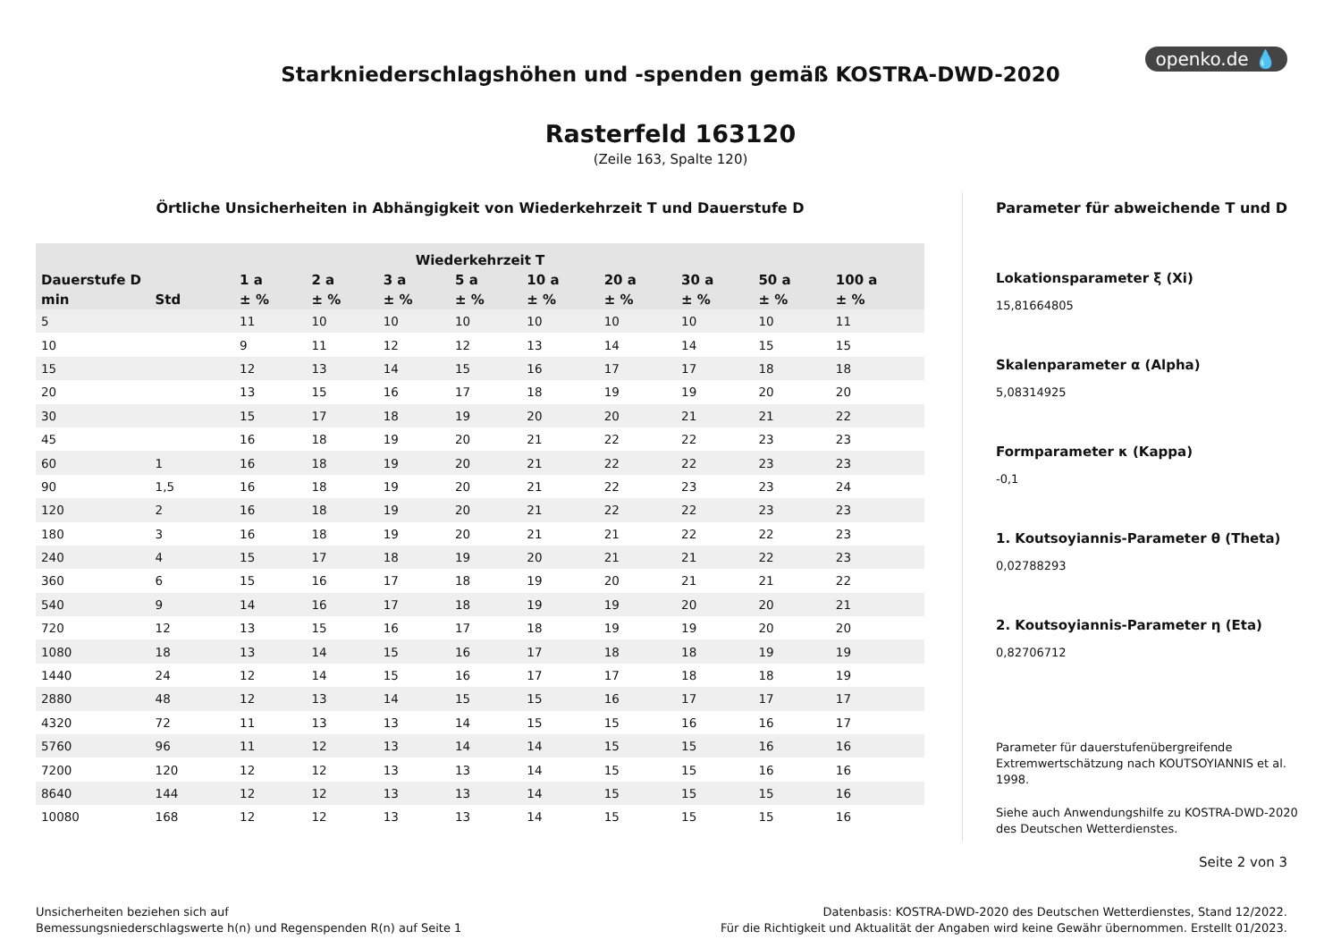openko.de 💧
Starkniederschlagshöhen und -spenden gemäß KOSTRA-DWD-2020
Rasterfeld 163120
(Zeile 163, Spalte 120)
Örtliche Unsicherheiten in Abhängigkeit von Wiederkehrzeit T und Dauerstufe D
| Wiederkehrzeit T | | | | | | | | | | |
| --- | --- | --- | --- | --- | --- | --- | --- | --- | --- | --- |
| Dauerstufe D | | 1 a | 2 a | 3 a | 5 a | 10 a | 20 a | 30 a | 50 a | 100 a |
| min | Std | ± % | ± % | ± % | ± % | ± % | ± % | ± % | ± % | ± % |
| 5 | | 11 | 10 | 10 | 10 | 10 | 10 | 10 | 10 | 11 |
| 10 | | 9 | 11 | 12 | 12 | 13 | 14 | 14 | 15 | 15 |
| 15 | | 12 | 13 | 14 | 15 | 16 | 17 | 17 | 18 | 18 |
| 20 | | 13 | 15 | 16 | 17 | 18 | 19 | 19 | 20 | 20 |
| 30 | | 15 | 17 | 18 | 19 | 20 | 20 | 21 | 21 | 22 |
| 45 | | 16 | 18 | 19 | 20 | 21 | 22 | 22 | 23 | 23 |
| 60 | 1 | 16 | 18 | 19 | 20 | 21 | 22 | 22 | 23 | 23 |
| 90 | 1,5 | 16 | 18 | 19 | 20 | 21 | 22 | 23 | 23 | 24 |
| 120 | 2 | 16 | 18 | 19 | 20 | 21 | 22 | 22 | 23 | 23 |
| 180 | 3 | 16 | 18 | 19 | 20 | 21 | 21 | 22 | 22 | 23 |
| 240 | 4 | 15 | 17 | 18 | 19 | 20 | 21 | 21 | 22 | 23 |
| 360 | 6 | 15 | 16 | 17 | 18 | 19 | 20 | 21 | 21 | 22 |
| 540 | 9 | 14 | 16 | 17 | 18 | 19 | 19 | 20 | 20 | 21 |
| 720 | 12 | 13 | 15 | 16 | 17 | 18 | 19 | 19 | 20 | 20 |
| 1080 | 18 | 13 | 14 | 15 | 16 | 17 | 18 | 18 | 19 | 19 |
| 1440 | 24 | 12 | 14 | 15 | 16 | 17 | 17 | 18 | 18 | 19 |
| 2880 | 48 | 12 | 13 | 14 | 15 | 15 | 16 | 17 | 17 | 17 |
| 4320 | 72 | 11 | 13 | 13 | 14 | 15 | 15 | 16 | 16 | 17 |
| 5760 | 96 | 11 | 12 | 13 | 14 | 14 | 15 | 15 | 16 | 16 |
| 7200 | 120 | 12 | 12 | 13 | 13 | 14 | 15 | 15 | 16 | 16 |
| 8640 | 144 | 12 | 12 | 13 | 13 | 14 | 15 | 15 | 15 | 16 |
| 10080 | 168 | 12 | 12 | 13 | 13 | 14 | 15 | 15 | 15 | 16 |
Parameter für abweichende T und D
Lokationsparameter ξ (Xi)
15,81664805
Skalenparameter α (Alpha)
5,08314925
Formparameter κ (Kappa)
-0,1
1. Koutsoyiannis-Parameter θ (Theta)
0,02788293
2. Koutsoyiannis-Parameter η (Eta)
0,82706712
Parameter für dauerstufenübergreifende Extremwertschätzung nach KOUTSOYIANNIS et al. 1998.
Siehe auch Anwendungshilfe zu KOSTRA-DWD-2020 des Deutschen Wetterdienstes.
Seite 2 von 3
Unsicherheiten beziehen sich auf
Bemessungsniederschlagswerte h(n) und Regenspenden R(n) auf Seite 1
Datenbasis: KOSTRA-DWD-2020 des Deutschen Wetterdienstes, Stand 12/2022.
Für die Richtigkeit und Aktualität der Angaben wird keine Gewähr übernommen. Erstellt 01/2023.